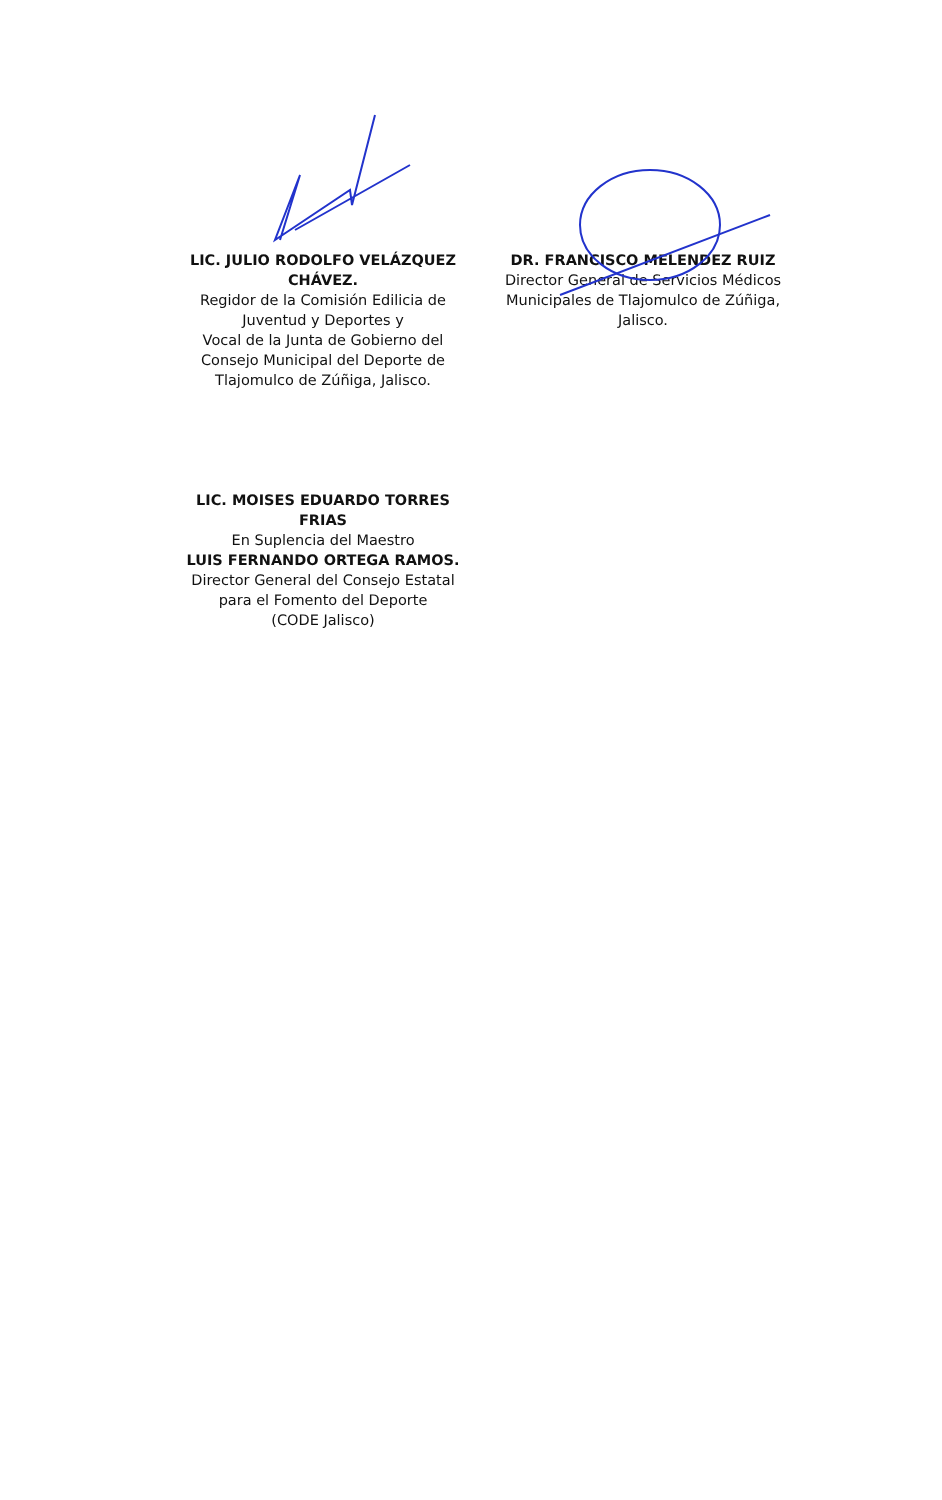LIC. JULIO RODOLFO VELÁZQUEZ CHÁVEZ.
Regidor de la Comisión Edilicia de Juventud y Deportes y
Vocal de la Junta de Gobierno del Consejo Municipal del Deporte de Tlajomulco de Zúñiga, Jalisco.
DR. FRANCISCO MELENDEZ RUIZ
Director General de Servicios Médicos Municipales de Tlajomulco de Zúñiga, Jalisco.
LIC. MOISES EDUARDO TORRES FRIAS
En Suplencia del Maestro
LUIS FERNANDO ORTEGA RAMOS.
Director General del Consejo Estatal para el Fomento del Deporte
(CODE Jalisco)